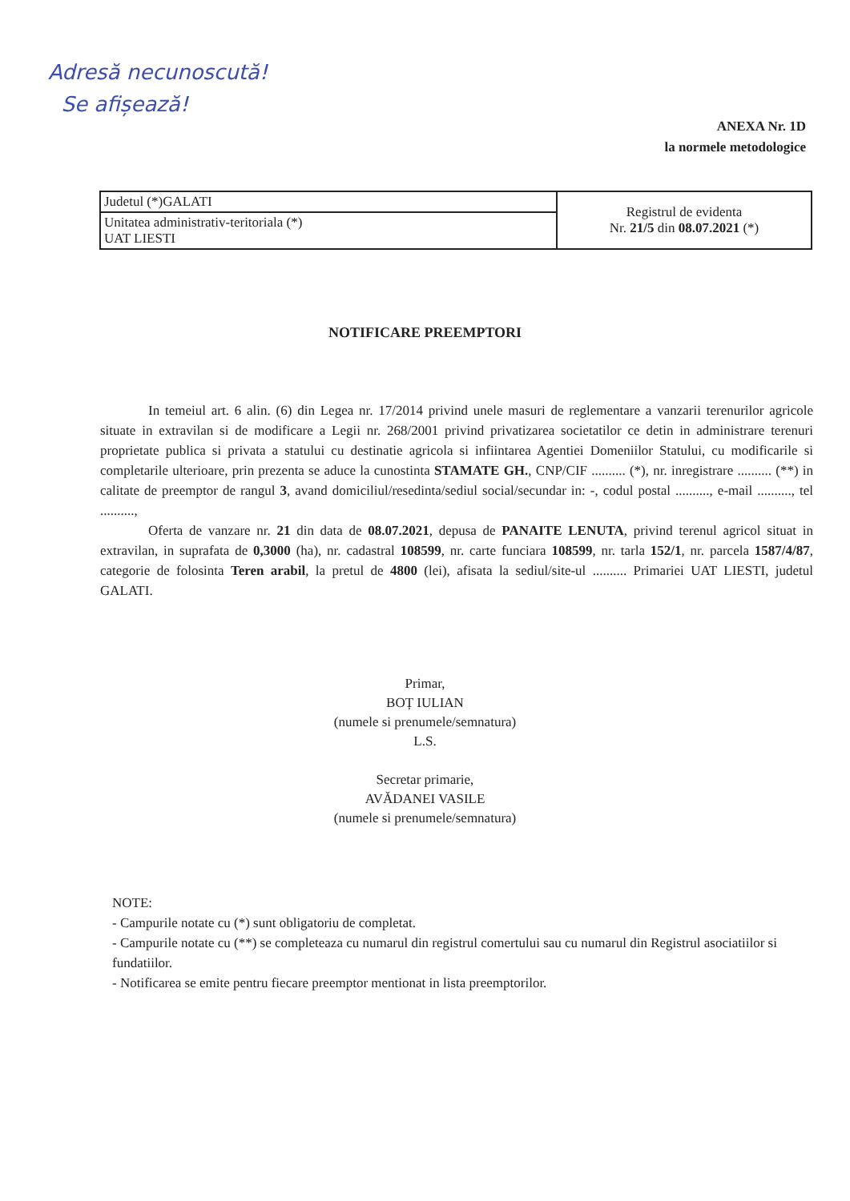Adresă necunoscută!
Se afișează!
ANEXA Nr. 1D
la normele metodologice
| Judetul (*)GALATI | Registrul de evidenta Nr. 21/5 din 08.07.2021 (*) |
| Unitatea administrativ-teritoriala (*) UAT LIESTI | |
NOTIFICARE PREEMPTORI
In temeiul art. 6 alin. (6) din Legea nr. 17/2014 privind unele masuri de reglementare a vanzarii terenurilor agricole situate in extravilan si de modificare a Legii nr. 268/2001 privind privatizarea societatilor ce detin in administrare terenuri proprietate publica si privata a statului cu destinatie agricola si infiintarea Agentiei Domeniilor Statului, cu modificarile si completarile ulterioare, prin prezenta se aduce la cunostinta STAMATE GH., CNP/CIF .......... (*), nr. inregistrare .......... (**) in calitate de preemptor de rangul 3, avand domiciliul/resedinta/sediul social/secundar in: -, codul postal .........., e-mail .........., tel ..........,
Oferta de vanzare nr. 21 din data de 08.07.2021, depusa de PANAITE LENUTA, privind terenul agricol situat in extravilan, in suprafata de 0,3000 (ha), nr. cadastral 108599, nr. carte funciara 108599, nr. tarla 152/1, nr. parcela 1587/4/87, categorie de folosinta Teren arabil, la pretul de 4800 (lei), afisata la sediul/site-ul .......... Primariei UAT LIESTI, judetul GALATI.
Primar,
BOȚ IULIAN
(numele si prenumele/semnatura)
L.S.
Secretar primarie,
AVĂDANEI VASILE
(numele si prenumele/semnatura)
NOTE:
- Campurile notate cu (*) sunt obligatoriu de completat.
- Campurile notate cu (**) se completeaza cu numarul din registrul comertului sau cu numarul din Registrul asociatiilor si fundatiilor.
- Notificarea se emite pentru fiecare preemptor mentionat in lista preemptorilor.